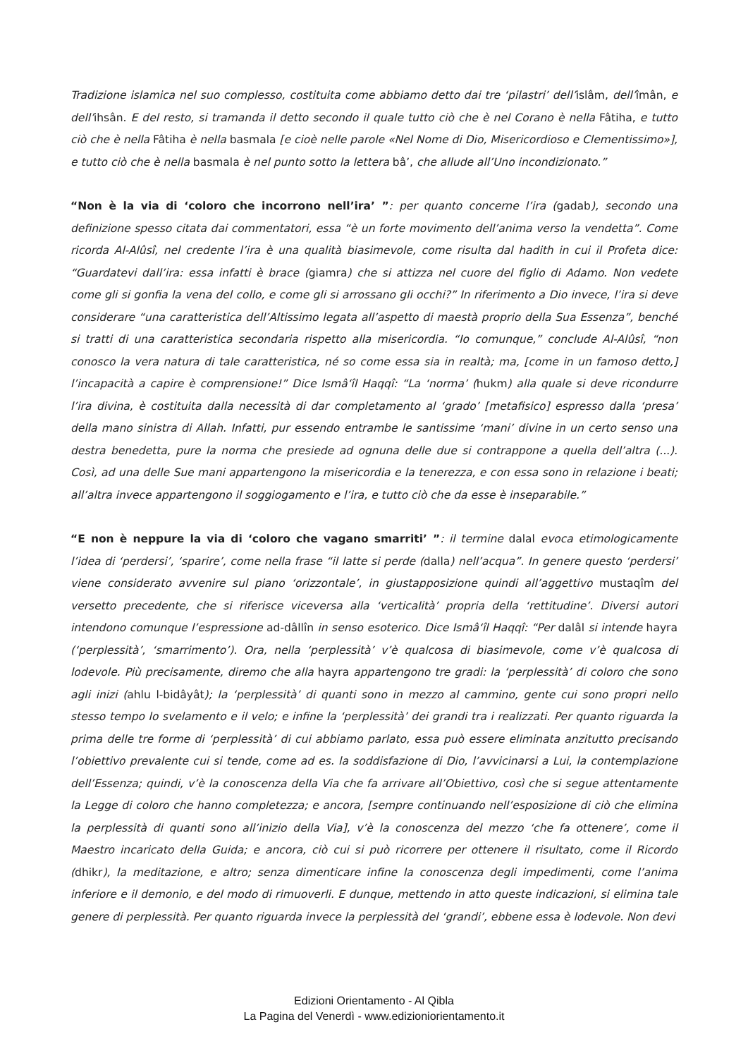Tradizione islamica nel suo complesso, costituita come abbiamo detto dai tre ‘pilastri’ dell’islâm, dell’îmân, e dell’ihsân. E del resto, si tramanda il detto secondo il quale tutto ciò che è nel Corano è nella Fâtiha, e tutto ciò che è nella Fâtiha è nella basmala [e cioè nelle parole «Nel Nome di Dio, Misericordioso e Clementissimo»], e tutto ciò che è nella basmala è nel punto sotto la lettera bâ’, che allude all’Uno incondizionato.”
“Non è la via di ‘coloro che incorrono nell’ira’ ”: per quanto concerne l’ira (gadab), secondo una definizione spesso citata dai commentatori, essa “è un forte movimento dell’anima verso la vendetta”. Come ricorda Al-Alûsî, nel credente l’ira è una qualità biasimevole, come risulta dal hadith in cui il Profeta dice: “Guardatevi dall’ira: essa infatti è brace (giamra) che si attizza nel cuore del figlio di Adamo. Non vedete come gli si gonfia la vena del collo, e come gli si arrossano gli occhi?” In riferimento a Dio invece, l’ira si deve considerare “una caratteristica dell’Altissimo legata all’aspetto di maestà proprio della Sua Essenza”, benché si tratti di una caratteristica secondaria rispetto alla misericordia. “Io comunque,” conclude Al-Alûsî, “non conosco la vera natura di tale caratteristica, né so come essa sia in realtà; ma, [come in un famoso detto,] l’incapacità a capire è comprensione!” Dice Ismâ‘îl Haqqî: “La ‘norma’ (hukm) alla quale si deve ricondurre l’ira divina, è costituita dalla necessità di dar completamento al ‘grado’ [metafisico] espresso dalla ‘presa’ della mano sinistra di Allah. Infatti, pur essendo entrambe le santissime ‘mani’ divine in un certo senso una destra benedetta, pure la norma che presiede ad ognuna delle due si contrappone a quella dell’altra (...). Così, ad una delle Sue mani appartengono la misericordia e la tenerezza, e con essa sono in relazione i beati; all’altra invece appartengono il soggiogamento e l’ira, e tutto ciò che da esse è inseparabile.”
“E non è neppure la via di ‘coloro che vagano smarriti’ ”: il termine dalal evoca etimologicamente l’idea di ‘perdersi’, ‘sparire’, come nella frase “il latte si perde (dalla) nell’acqua”. In genere questo ‘perdersi’ viene considerato avvenire sul piano ‘orizzontale’, in giustapposizione quindi all’aggettivo mustaqîm del versetto precedente, che si riferisce viceversa alla ‘verticalità’ propria della ‘rettitudine’. Diversi autori intendono comunque l’espressione ad-dâllîn in senso esoterico. Dice Ismâ‘îl Haqqî: “Per dalâl si intende hayra (‘perplessità’, ‘smarrimento’). Ora, nella ‘perplessità’ v’è qualcosa di biasimevole, come v’è qualcosa di lodevole. Più precisamente, diremo che alla hayra appartengono tre gradi: la ‘perplessità’ di coloro che sono agli inizi (ahlu l-bidâyât); la ‘perplessità’ di quanti sono in mezzo al cammino, gente cui sono propri nello stesso tempo lo svelamento e il velo; e infine la ‘perplessità’ dei grandi tra i realizzati. Per quanto riguarda la prima delle tre forme di ‘perplessità’ di cui abbiamo parlato, essa può essere eliminata anzitutto precisando l’obiettivo prevalente cui si tende, come ad es. la soddisfazione di Dio, l’avvicinarsi a Lui, la contemplazione dell’Essenza; quindi, v’è la conoscenza della Via che fa arrivare all’Obiettivo, così che si segue attentamente la Legge di coloro che hanno completezza; e ancora, [sempre continuando nell’esposizione di ciò che elimina la perplessità di quanti sono all’inizio della Via], v’è la conoscenza del mezzo ‘che fa ottenere’, come il Maestro incaricato della Guida; e ancora, ciò cui si può ricorrere per ottenere il risultato, come il Ricordo (dhikr), la meditazione, e altro; senza dimenticare infine la conoscenza degli impedimenti, come l’anima inferiore e il demonio, e del modo di rimuoverli. E dunque, mettendo in atto queste indicazioni, si elimina tale genere di perplessità. Per quanto riguarda invece la perplessità del ‘grandi’, ebbene essa è lodevole. Non devi
Edizioni Orientamento - Al Qibla
La Pagina del Venerdì - www.edizioniorientamento.it